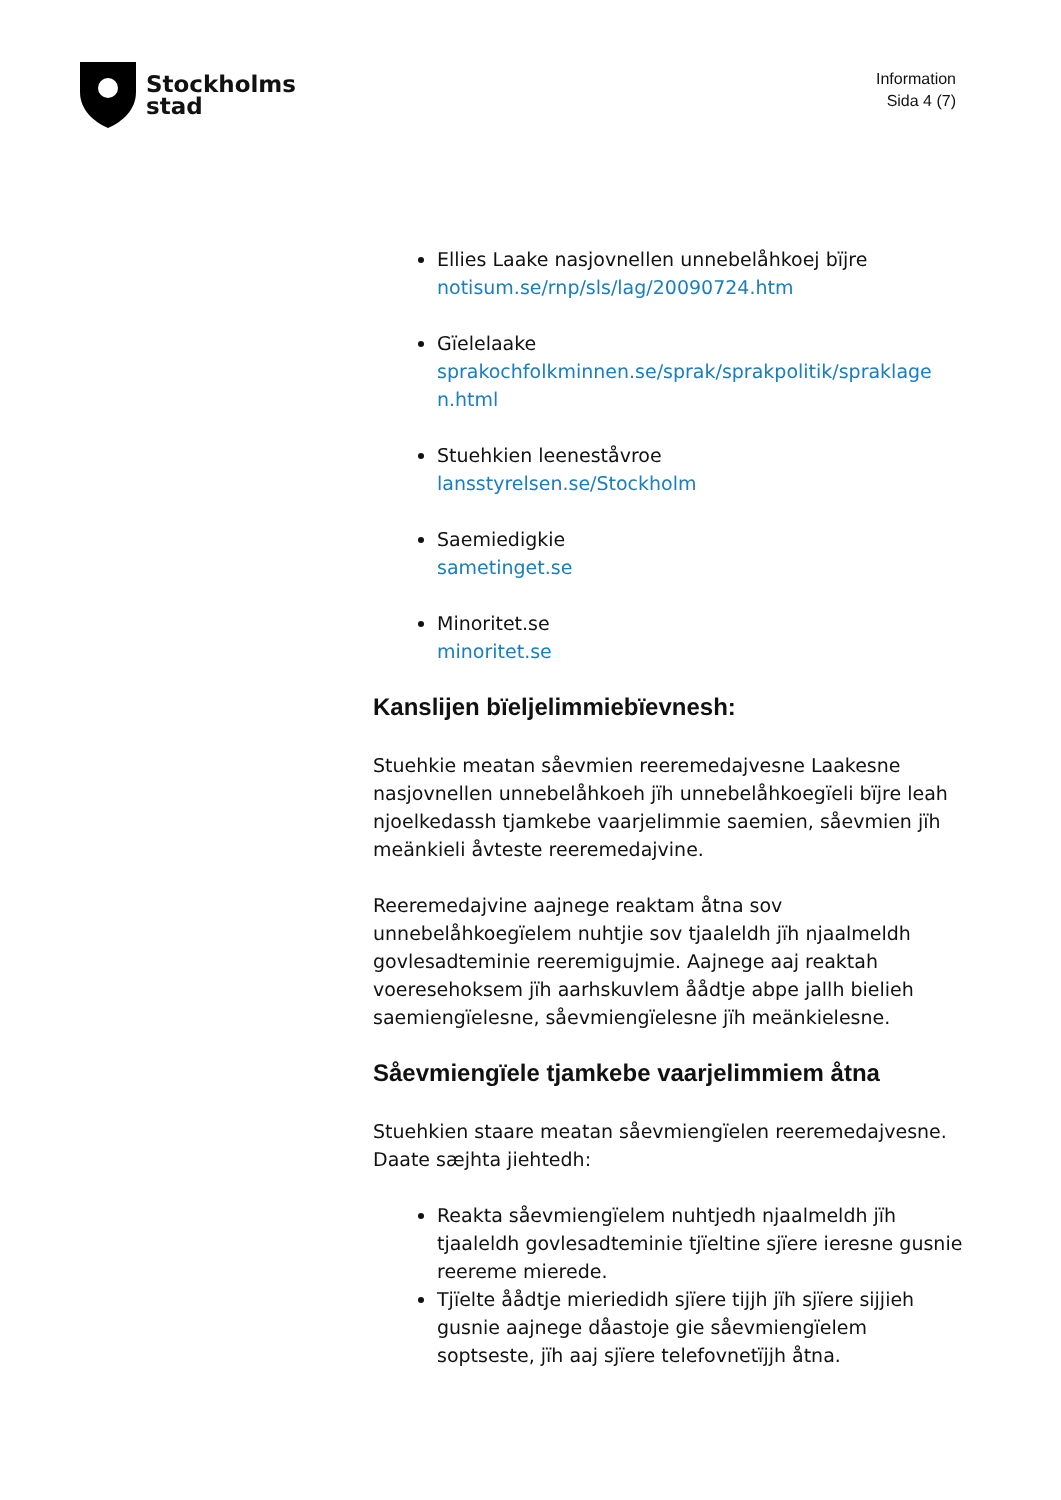Stockholms
stad
Information
Sida 4 (7)
Ellies Laake nasjovnellen unnebelåhkoej bïjre
notisum.se/rnp/sls/lag/20090724.htm
Gïelelaake
sprakochfolkminnen.se/sprak/sprakpolitik/spraklage n.html
Stuehkien leeneståvroe
lansstyrelsen.se/Stockholm
Saemiedigkie
sametinget.se
Minoritet.se
minoritet.se
Kanslijen bïeljelimmiebïevnesh:
Stuehkie meatan såevmien reeremedajvesne Laakesne nasjovnellen unnebelåhkoeh jïh unnebelåhkoegïeli bïjre leah njoelkedassh tjamkebe vaarjelimmie saemien, såevmien jïh meänkieli åvteste reeremedajvine.
Reeremedajvine aajnege reaktam åtna sov unnebelåhkoegïelem nuhtjie sov tjaaleldh jïh njaalmeldh govlesadteminie reeremigujmie. Aajnege aaj reaktah voeresehoksem jïh aarhskuvlem åådtje abpe jallh bielieh saemiengïelesne, såevmiengïelesne jïh meänkielesne.
Såevmiengïele tjamkebe vaarjelimmiem åtna
Stuehkien staare meatan såevmiengïelen reeremedajvesne. Daate sæjhta jiehtedh:
Reakta såevmiengïelem nuhtjedh njaalmeldh jïh tjaaleldh govlesadteminie tjïeltine sjïere ieresne gusnie reereme mierede.
Tjïelte åådtje mieriedidh sjïere tijjh jïh sjïere sijjieh gusnie aajnege dåastoje gie såevmiengïelem soptseste, jïh aaj sjïere telefovnetïjjh åtna.